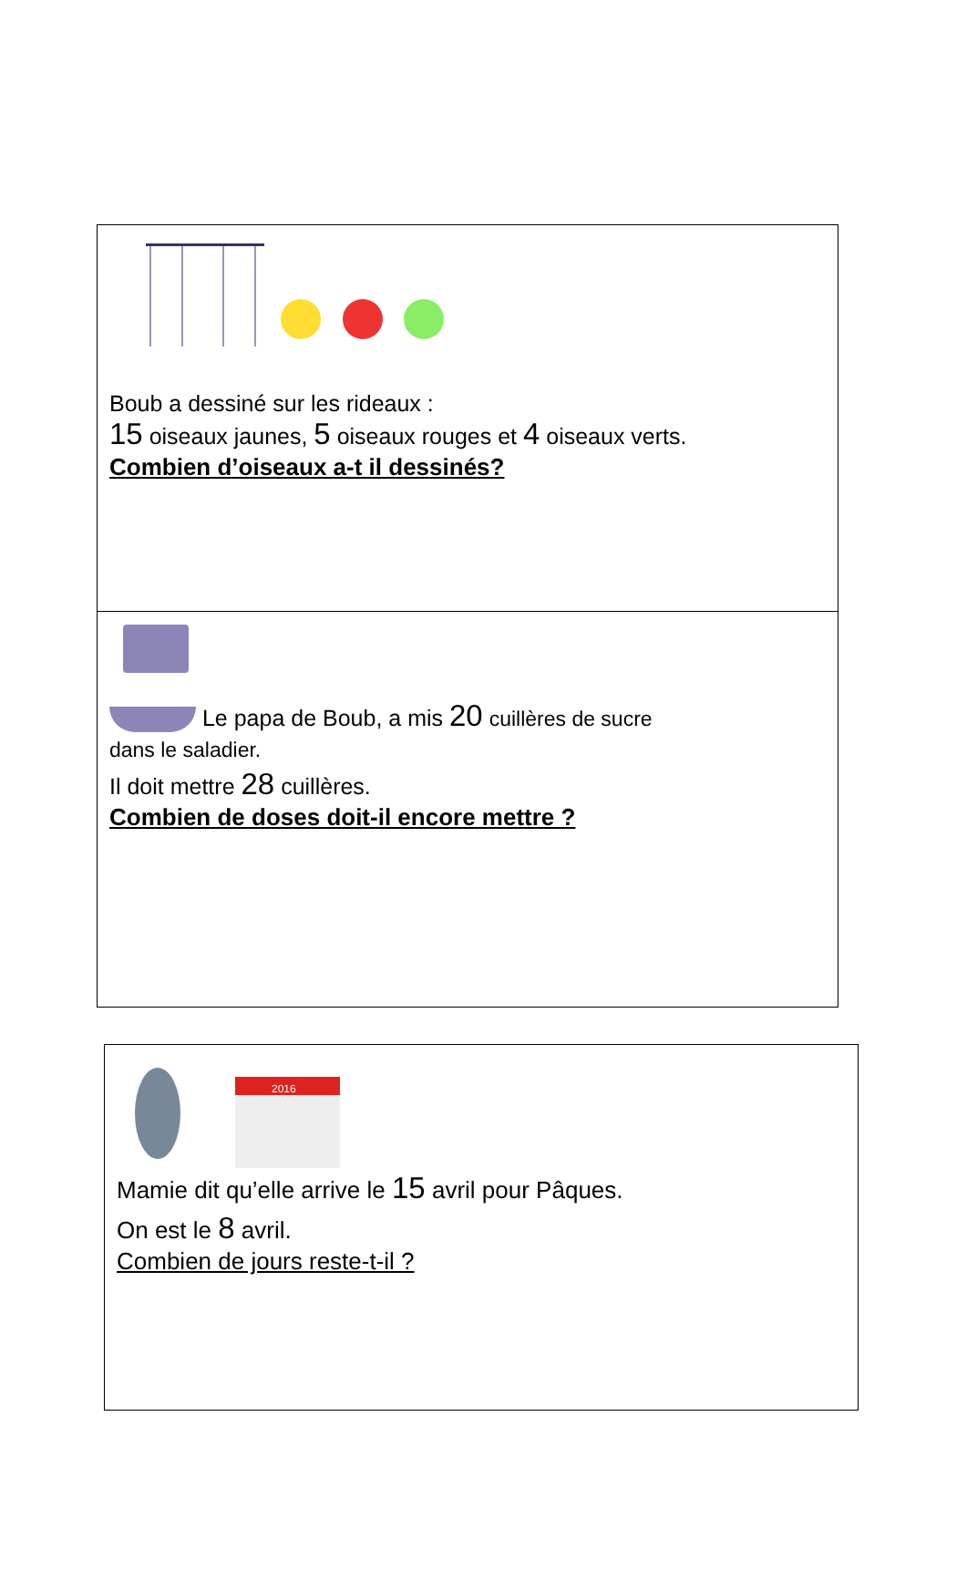| Boub a dessiné sur les rideaux : 15 oiseaux jaunes, 5 oiseaux rouges et 4 oiseaux verts. Combien d’oiseaux a-t il dessinés? |
| Le papa de Boub, a mis 20 cuillères de sucre dans le saladier. Il doit mettre 28 cuillères. Combien de doses doit-il encore mettre ? |
| 2016 Mamie dit qu’elle arrive le 15 avril pour Pâques. On est le 8 avril. Combien de jours reste-t-il ? |